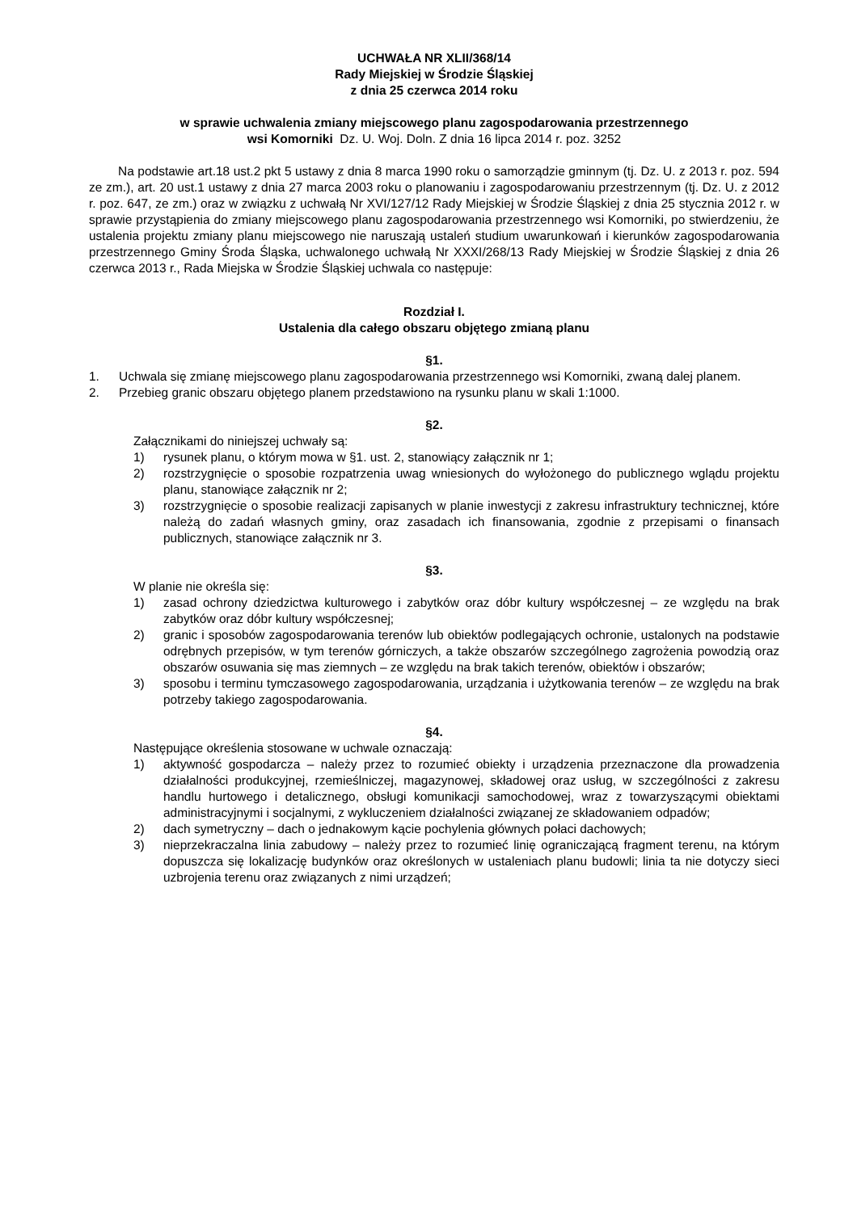UCHWAŁA NR XLII/368/14
Rady Miejskiej w Środzie Śląskiej
z dnia 25 czerwca 2014 roku
w sprawie uchwalenia zmiany miejscowego planu zagospodarowania przestrzennego
wsi Komorniki Dz. U. Woj. Doln. Z dnia 16 lipca 2014 r. poz. 3252
Na podstawie art.18 ust.2 pkt 5 ustawy z dnia 8 marca 1990 roku o samorządzie gminnym (tj. Dz. U. z 2013 r. poz. 594 ze zm.), art. 20 ust.1 ustawy z dnia 27 marca 2003 roku o planowaniu i zagospodarowaniu przestrzennym (tj. Dz. U. z 2012 r. poz. 647, ze zm.) oraz w związku z uchwałą Nr XVI/127/12 Rady Miejskiej w Środzie Śląskiej z dnia 25 stycznia 2012 r. w sprawie przystąpienia do zmiany miejscowego planu zagospodarowania przestrzennego wsi Komorniki, po stwierdzeniu, że ustalenia projektu zmiany planu miejscowego nie naruszają ustaleń studium uwarunkowań i kierunków zagospodarowania przestrzennego Gminy Środa Śląska, uchwalonego uchwałą Nr XXXI/268/13 Rady Miejskiej w Środzie Śląskiej z dnia 26 czerwca 2013 r., Rada Miejska w Środzie Śląskiej uchwala co następuje:
Rozdział I.
Ustalenia dla całego obszaru objętego zmianą planu
§1.
1. Uchwala się zmianę miejscowego planu zagospodarowania przestrzennego wsi Komorniki, zwaną dalej planem.
2. Przebieg granic obszaru objętego planem przedstawiono na rysunku planu w skali 1:1000.
§2.
Załącznikami do niniejszej uchwały są:
1) rysunek planu, o którym mowa w §1. ust. 2, stanowiący załącznik nr 1;
2) rozstrzygnięcie o sposobie rozpatrzenia uwag wniesionych do wyłożonego do publicznego wglądu projektu planu, stanowiące załącznik nr 2;
3) rozstrzygnięcie o sposobie realizacji zapisanych w planie inwestycji z zakresu infrastruktury technicznej, które należą do zadań własnych gminy, oraz zasadach ich finansowania, zgodnie z przepisami o finansach publicznych, stanowiące załącznik nr 3.
§3.
W planie nie określa się:
1) zasad ochrony dziedzictwa kulturowego i zabytków oraz dóbr kultury współczesnej – ze względu na brak zabytków oraz dóbr kultury współczesnej;
2) granic i sposobów zagospodarowania terenów lub obiektów podlegających ochronie, ustalonych na podstawie odrębnych przepisów, w tym terenów górniczych, a także obszarów szczególnego zagrożenia powodzią oraz obszarów osuwania się mas ziemnych – ze względu na brak takich terenów, obiektów i obszarów;
3) sposobu i terminu tymczasowego zagospodarowania, urządzania i użytkowania terenów – ze względu na brak potrzeby takiego zagospodarowania.
§4.
Następujące określenia stosowane w uchwale oznaczają:
1) aktywność gospodarcza – należy przez to rozumieć obiekty i urządzenia przeznaczone dla prowadzenia działalności produkcyjnej, rzemieślniczej, magazynowej, składowej oraz usług, w szczególności z zakresu handlu hurtowego i detalicznego, obsługi komunikacji samochodowej, wraz z towarzyszącymi obiektami administracyjnymi i socjalnymi, z wykluczeniem działalności związanej ze składowaniem odpadów;
2) dach symetryczny – dach o jednakowym kącie pochylenia głównych połaci dachowych;
3) nieprzekraczalna linia zabudowy – należy przez to rozumieć linię ograniczającą fragment terenu, na którym dopuszcza się lokalizację budynków oraz określonych w ustaleniach planu budowli; linia ta nie dotyczy sieci uzbrojenia terenu oraz związanych z nimi urządzeń;